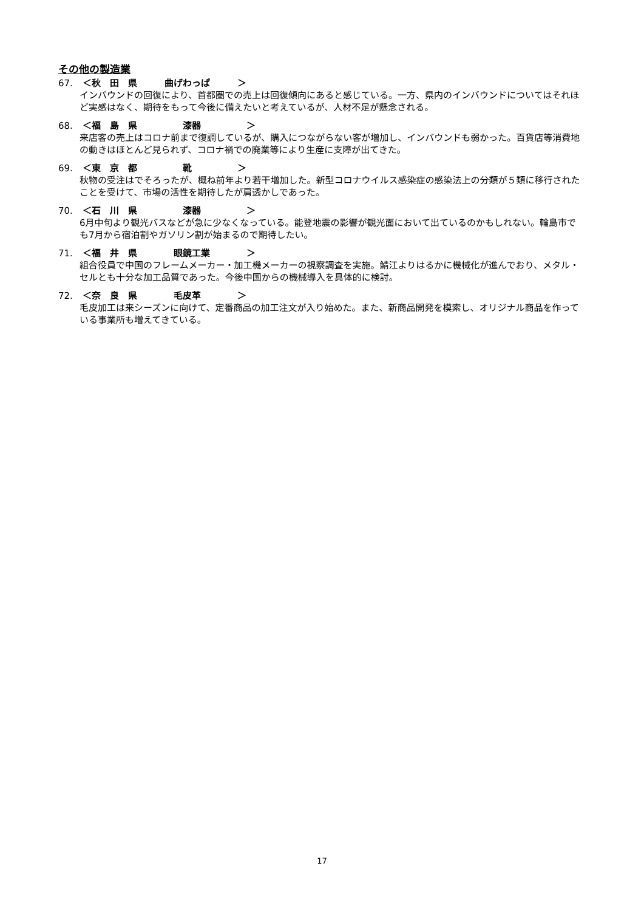その他の製造業
67. ＜秋　田　県　　　曲げわっぱ　　　＞
インバウンドの回復により、首都圏での売上は回復傾向にあると感じている。一方、県内のインバウンドについてはそれほど実感はなく、期待をもって今後に備えたいと考えているが、人材不足が懸念される。
68. ＜福　島　県　　　　　漆器　　　　　＞
来店客の売上はコロナ前まで復調しているが、購入につながらない客が増加し、インバウンドも弱かった。百貨店等消費地の動きはほとんど見られず、コロナ禍での廃業等により生産に支障が出てきた。
69. ＜東　京　都　　　　　靴　　　　　＞
秋物の受注はでそろったが、概ね前年より若干増加した。新型コロナウイルス感染症の感染法上の分類が５類に移行されたことを受けて、市場の活性を期待したが肩透かしであった。
70. ＜石　川　県　　　　　漆器　　　　　＞
6月中旬より観光バスなどが急に少なくなっている。能登地震の影響が観光面において出ているのかもしれない。輪島市でも7月から宿泊割やガソリン割が始まるので期待したい。
71. ＜福　井　県　　　　眼鏡工業　　　　＞
組合役員で中国のフレームメーカー・加工機メーカーの視察調査を実施。鯖江よりはるかに機械化が進んでおり、メタル・セルとも十分な加工品質であった。今後中国からの機械導入を具体的に検討。
72. ＜奈　良　県　　　　毛皮革　　　　＞
毛皮加工は来シーズンに向けて、定番商品の加工注文が入り始めた。また、新商品開発を模索し、オリジナル商品を作っている事業所も増えてきている。
17